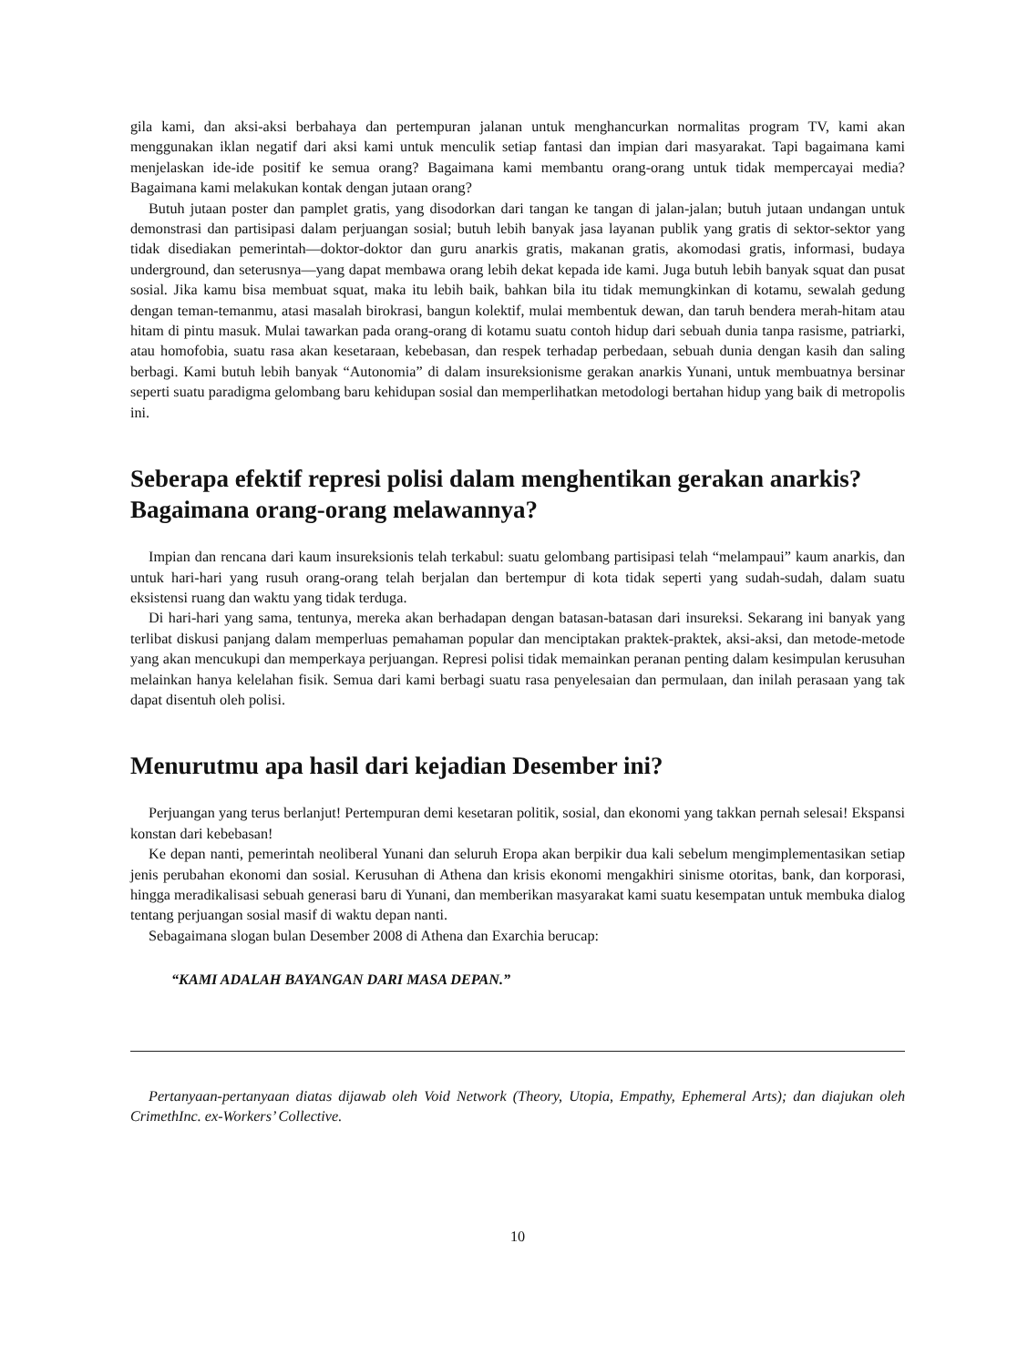gila kami, dan aksi-aksi berbahaya dan pertempuran jalanan untuk menghancurkan normalitas program TV, kami akan menggunakan iklan negatif dari aksi kami untuk menculik setiap fantasi dan impian dari masyarakat. Tapi bagaimana kami menjelaskan ide-ide positif ke semua orang? Bagaimana kami membantu orang-orang untuk tidak mempercayai media? Bagaimana kami melakukan kontak dengan jutaan orang?
Butuh jutaan poster dan pamplet gratis, yang disodorkan dari tangan ke tangan di jalan-jalan; butuh jutaan undangan untuk demonstrasi dan partisipasi dalam perjuangan sosial; butuh lebih banyak jasa layanan publik yang gratis di sektor-sektor yang tidak disediakan pemerintah—doktor-doktor dan guru anarkis gratis, makanan gratis, akomodasi gratis, informasi, budaya underground, dan seterusnya—yang dapat membawa orang lebih dekat kepada ide kami. Juga butuh lebih banyak squat dan pusat sosial. Jika kamu bisa membuat squat, maka itu lebih baik, bahkan bila itu tidak memungkinkan di kotamu, sewalah gedung dengan teman-temanmu, atasi masalah birokrasi, bangun kolektif, mulai membentuk dewan, dan taruh bendera merah-hitam atau hitam di pintu masuk. Mulai tawarkan pada orang-orang di kotamu suatu contoh hidup dari sebuah dunia tanpa rasisme, patriarki, atau homofobia, suatu rasa akan kesetaraan, kebebasan, dan respek terhadap perbedaan, sebuah dunia dengan kasih dan saling berbagi. Kami butuh lebih banyak “Autonomia” di dalam insureksionisme gerakan anarkis Yunani, untuk membuatnya bersinar seperti suatu paradigma gelombang baru kehidupan sosial dan memperlihatkan metodologi bertahan hidup yang baik di metropolis ini.
Seberapa efektif represi polisi dalam menghentikan gerakan anarkis? Bagaimana orang-orang melawannya?
Impian dan rencana dari kaum insureksionis telah terkabul: suatu gelombang partisipasi telah “melampaui” kaum anarkis, dan untuk hari-hari yang rusuh orang-orang telah berjalan dan bertempur di kota tidak seperti yang sudah-sudah, dalam suatu eksistensi ruang dan waktu yang tidak terduga.
Di hari-hari yang sama, tentunya, mereka akan berhadapan dengan batasan-batasan dari insureksi. Sekarang ini banyak yang terlibat diskusi panjang dalam memperluas pemahaman popular dan menciptakan praktek-praktek, aksi-aksi, dan metode-metode yang akan mencukupi dan memperkaya perjuangan. Represi polisi tidak memainkan peranan penting dalam kesimpulan kerusuhan melainkan hanya kelelahan fisik. Semua dari kami berbagi suatu rasa penyelesaian dan permulaan, dan inilah perasaan yang tak dapat disentuh oleh polisi.
Menurutmu apa hasil dari kejadian Desember ini?
Perjuangan yang terus berlanjut! Pertempuran demi kesetaran politik, sosial, dan ekonomi yang takkan pernah selesai! Ekspansi konstan dari kebebasan!
Ke depan nanti, pemerintah neoliberal Yunani dan seluruh Eropa akan berpikir dua kali sebelum mengimplementasikan setiap jenis perubahan ekonomi dan sosial. Kerusuhan di Athena dan krisis ekonomi mengakhiri sinisme otoritas, bank, dan korporasi, hingga meradikalisasi sebuah generasi baru di Yunani, dan memberikan masyarakat kami suatu kesempatan untuk membuka dialog tentang perjuangan sosial masif di waktu depan nanti.
Sebagaimana slogan bulan Desember 2008 di Athena dan Exarchia berucap:
“KAMI ADALAH BAYANGAN DARI MASA DEPAN.”
Pertanyaan-pertanyaan diatas dijawab oleh Void Network (Theory, Utopia, Empathy, Ephemeral Arts); dan diajukan oleh CrimethInc. ex-Workers’ Collective.
10